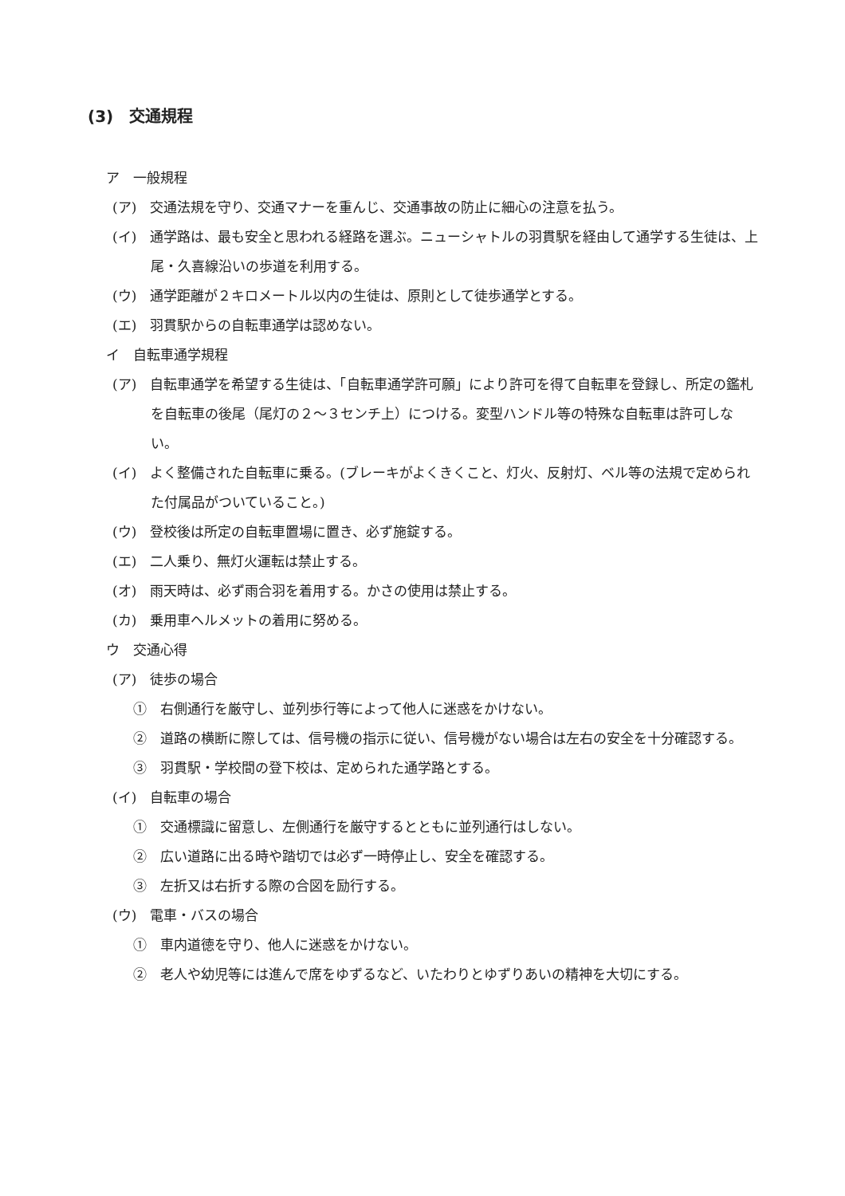(3)　交通規程
ア　一般規程
(ア)　交通法規を守り、交通マナーを重んじ、交通事故の防止に細心の注意を払う。
(イ)　通学路は、最も安全と思われる経路を選ぶ。ニューシャトルの羽貫駅を経由して通学する生徒は、上尾・久喜線沿いの歩道を利用する。
(ウ)　通学距離が２キロメートル以内の生徒は、原則として徒歩通学とする。
(エ)　羽貫駅からの自転車通学は認めない。
イ　自転車通学規程
(ア)　自転車通学を希望する生徒は、「自転車通学許可願」により許可を得て自転車を登録し、所定の鑑札を自転車の後尾（尾灯の２～３センチ上）につける。変型ハンドル等の特殊な自転車は許可しない。
(イ)　よく整備された自転車に乗る。(ブレーキがよくきくこと、灯火、反射灯、ベル等の法規で定められた付属品がついていること。)
(ウ)　登校後は所定の自転車置場に置き、必ず施錠する。
(エ)　二人乗り、無灯火運転は禁止する。
(オ)　雨天時は、必ず雨合羽を着用する。かさの使用は禁止する。
(カ)　乗用車ヘルメットの着用に努める。
ウ　交通心得
(ア)　徒歩の場合
①　右側通行を厳守し、並列歩行等によって他人に迷惑をかけない。
②　道路の横断に際しては、信号機の指示に従い、信号機がない場合は左右の安全を十分確認する。
③　羽貫駅・学校間の登下校は、定められた通学路とする。
(イ)　自転車の場合
①　交通標識に留意し、左側通行を厳守するとともに並列通行はしない。
②　広い道路に出る時や踏切では必ず一時停止し、安全を確認する。
③　左折又は右折する際の合図を励行する。
(ウ)　電車・バスの場合
①　車内道徳を守り、他人に迷惑をかけない。
②　老人や幼児等には進んで席をゆずるなど、いたわりとゆずりあいの精神を大切にする。